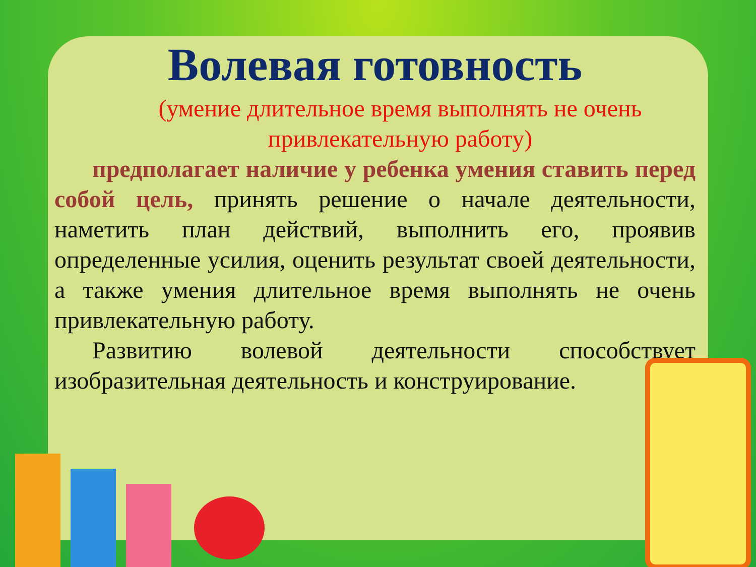Волевая готовность
(умение длительное время выполнять не очень привлекательную работу)
предполагает наличие у ребенка умения ставить перед собой цель, принять решение о начале деятельности, наметить план действий, выполнить его, проявив определенные усилия, оценить результат своей деятельности, а также умения длительное время выполнять не очень привлекательную работу.
Развитию волевой деятельности способствует изобразительная деятельность и конструирование.